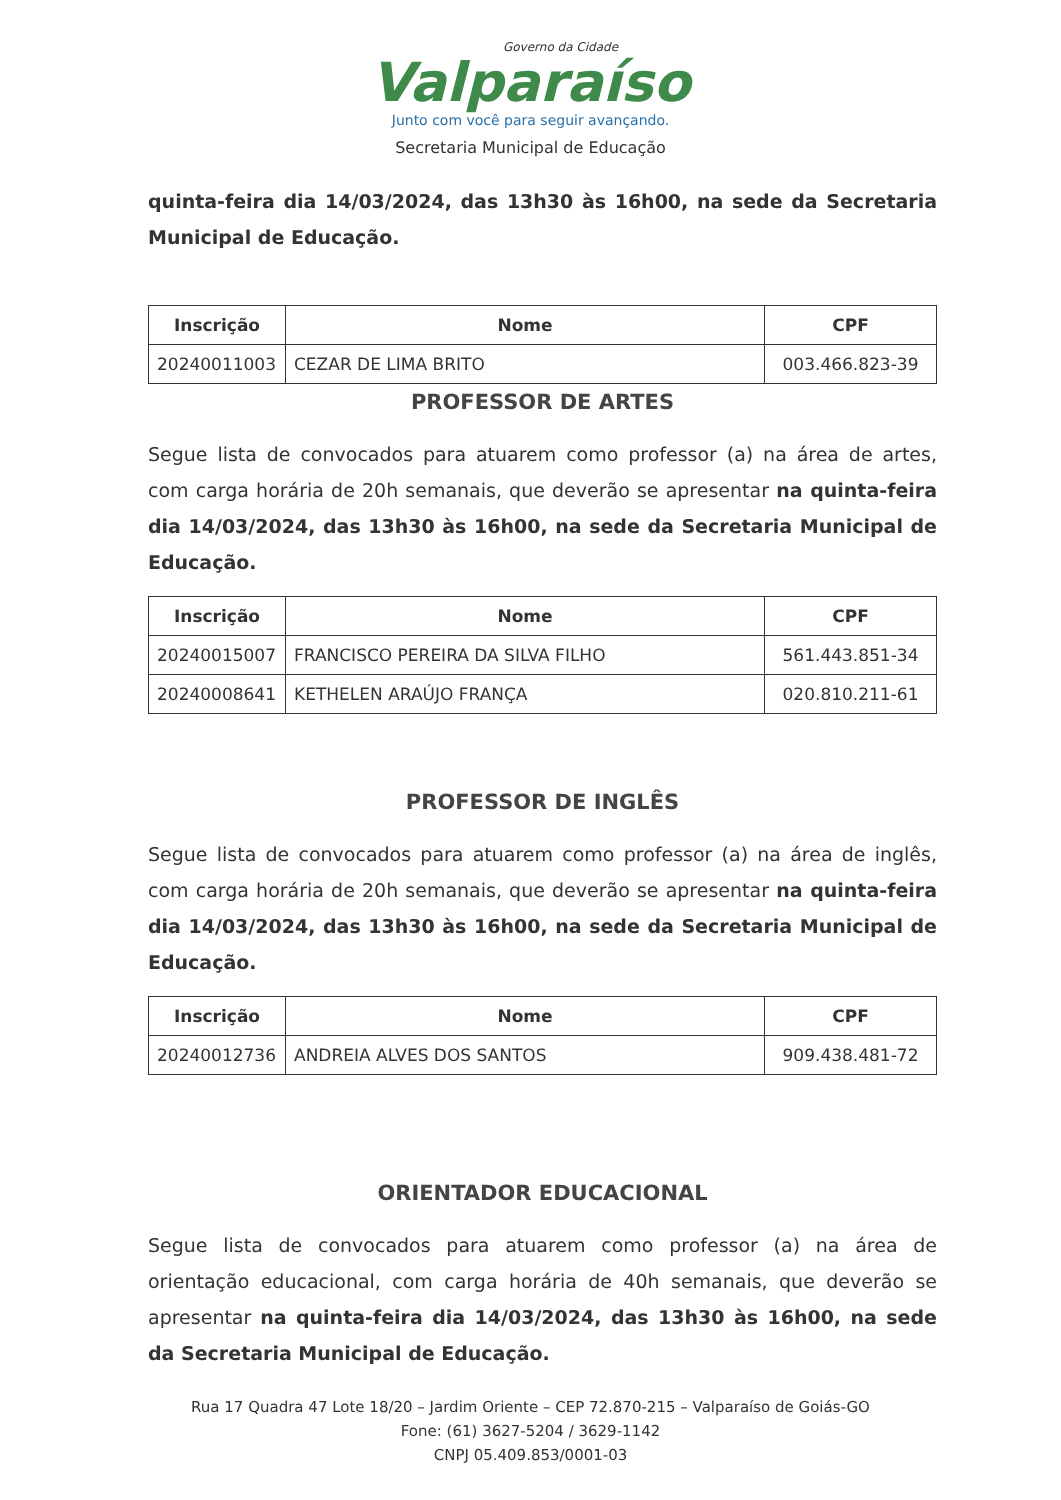Governo da Cidade
Valparaíso
Junto com você para seguir avançando.
Secretaria Municipal de Educação
quinta-feira dia 14/03/2024, das 13h30 às 16h00, na sede da Secretaria Municipal de Educação.
| Inscrição | Nome | CPF |
| --- | --- | --- |
| 20240011003 | CEZAR DE LIMA BRITO | 003.466.823-39 |
PROFESSOR DE ARTES
Segue lista de convocados para atuarem como professor (a) na área de artes, com carga horária de 20h semanais, que deverão se apresentar na quinta-feira dia 14/03/2024, das 13h30 às 16h00, na sede da Secretaria Municipal de Educação.
| Inscrição | Nome | CPF |
| --- | --- | --- |
| 20240015007 | FRANCISCO PEREIRA DA SILVA FILHO | 561.443.851-34 |
| 20240008641 | KETHELEN ARAÚJO FRANÇA | 020.810.211-61 |
PROFESSOR DE INGLÊS
Segue lista de convocados para atuarem como professor (a) na área de inglês, com carga horária de 20h semanais, que deverão se apresentar na quinta-feira dia 14/03/2024, das 13h30 às 16h00, na sede da Secretaria Municipal de Educação.
| Inscrição | Nome | CPF |
| --- | --- | --- |
| 20240012736 | ANDREIA ALVES DOS SANTOS | 909.438.481-72 |
ORIENTADOR EDUCACIONAL
Segue lista de convocados para atuarem como professor (a) na área de orientação educacional, com carga horária de 40h semanais, que deverão se apresentar na quinta-feira dia 14/03/2024, das 13h30 às 16h00, na sede da Secretaria Municipal de Educação.
Rua 17 Quadra 47 Lote 18/20 – Jardim Oriente – CEP 72.870-215 – Valparaíso de Goiás-GO
Fone: (61) 3627-5204 / 3629-1142
CNPJ 05.409.853/0001-03